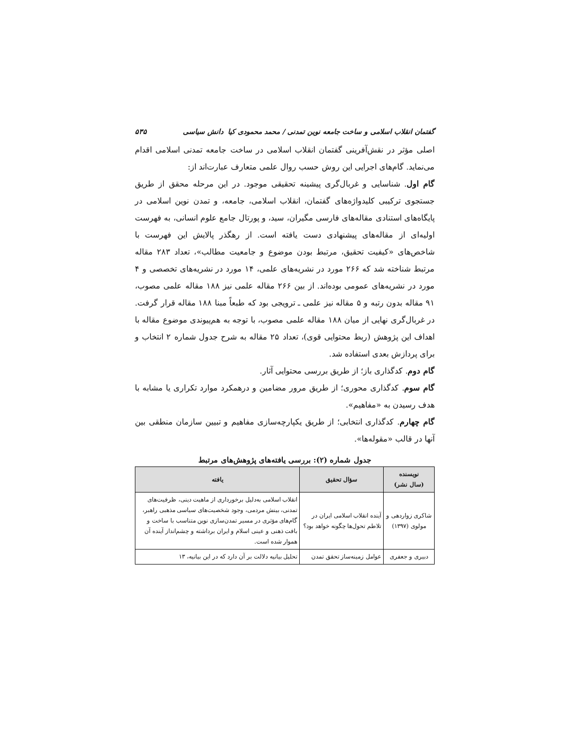گفتمان انقلاب اسلامی و ساخت جامعه نوین تمدنی / محمد محمودی کیا دانش سیاسی ۵۳۵
اصلی مؤثر در نقش‌آفرینی گفتمان انقلاب اسلامی در ساخت جامعه تمدنی اسلامی اقدام می‌نماید. گام‌های اجرایی این روش حسب روال علمی متعارف عبارت‌اند از:
گام اول. شناسایی و غربال‌گری پیشینه تحقیقی موجود. در این مرحله محقق از طریق جستجوی ترکیبی کلیدواژه‌های گفتمان، انقلاب اسلامی، جامعه، و تمدن نوین اسلامی در پایگاه‌های استنادی مقاله‌های فارسی مگیران، سید، و پورتال جامع علوم انسانی، به فهرست اولیه‌ای از مقاله‌های پیشنهادی دست یافته است. از رهگذر پالایش این فهرست با شاخص‌های «کیفیت تحقیق، مرتبط بودن موضوع و جامعیت مطالب»، تعداد ۲۸۳ مقاله مرتبط شناخته شد که ۲۶۶ مورد در نشریه‌های علمی، ۱۴ مورد در نشریه‌های تخصصی و ۴ مورد در نشریه‌های عمومی بوده‌اند. از بین ۲۶۶ مقاله علمی نیز ۱۸۸ مقاله علمی مصوب، ۹۱ مقاله بدون رتبه و ۵ مقاله نیز علمی ـ ترویجی بود که طبعاً مبنا ۱۸۸ مقاله قرار گرفت. در غربال‌گری نهایی از میان ۱۸۸ مقاله علمی مصوب، با توجه به هم‌پیوندی موضوع مقاله با اهداف این پژوهش (ربط محتوایی قوی)، تعداد ۲۵ مقاله به شرح جدول شماره ۲ انتخاب و برای پردازش بعدی استفاده شد.
گام دوم. کدگذاری باز؛ از طریق بررسی محتوایی آثار.
گام سوم. کدگذاری محوری؛ از طریق مرور مضامین و درهمکرد موارد تکراری یا مشابه با هدف رسیدن به «مفاهیم».
گام چهارم. کدگذاری انتخابی؛ از طریق یکپارچه‌سازی مفاهیم و تبیین سازمان منطقی بین آنها در قالب «مقوله‌ها».
جدول شماره (۲): بررسی یافته‌های پژوهش‌های مرتبط
| نویسنده (سال نشر) | سؤال تحقیق | یافته |
| --- | --- | --- |
| شاکری زواردهی و مولوی (۱۳۹۷) | آینده انقلاب اسلامی ایران در تلاطم تحول‌ها چگونه خواهد بود؟ | انقلاب اسلامی به‌دلیل برخورداری از ماهیت دینی، ظرفیت‌های تمدنی، بینش مردمی، وجود شخصیت‌های سیاسی مذهبی راهبر، گام‌های مؤثری در مسیر تمدن‌سازی نوین متناسب با ساخت و بافت ذهنی و عینی اسلام و ایران برداشته و چشم‌انداز آینده آن هموار شده است. |
| دبیری و جعفری | عوامل زمینه‌ساز تحقق تمدن | تحلیل بیانیه دلالت بر آن دارد که در این بیانیه، ۱۳ |